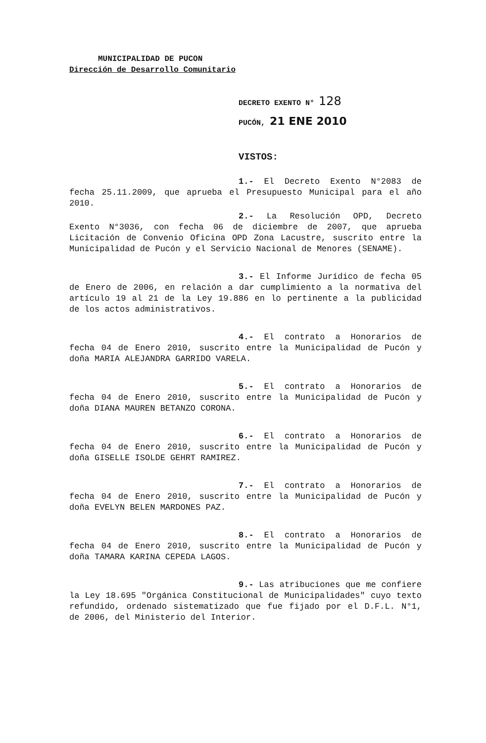MUNICIPALIDAD DE PUCON
Dirección de Desarrollo Comunitario
DECRETO EXENTO N° 128
PUCÓN, 21 ENE 2010
VISTOS:
1.- El Decreto Exento N°2083 de fecha 25.11.2009, que aprueba el Presupuesto Municipal para el año 2010.
2.- La Resolución OPD, Decreto Exento N°3036, con fecha 06 de diciembre de 2007, que aprueba Licitación de Convenio Oficina OPD Zona Lacustre, suscrito entre la Municipalidad de Pucón y el Servicio Nacional de Menores (SENAME).
3.- El Informe Jurídico de fecha 05 de Enero de 2006, en relación a dar cumplimiento a la normativa del artículo 19 al 21 de la Ley 19.886 en lo pertinente a la publicidad de los actos administrativos.
4.- El contrato a Honorarios de fecha 04 de Enero 2010, suscrito entre la Municipalidad de Pucón y doña MARIA ALEJANDRA GARRIDO VARELA.
5.- El contrato a Honorarios de fecha 04 de Enero 2010, suscrito entre la Municipalidad de Pucón y doña DIANA MAUREN BETANZO CORONA.
6.- El contrato a Honorarios de fecha 04 de Enero 2010, suscrito entre la Municipalidad de Pucón y doña GISELLE ISOLDE GEHRT RAMIREZ.
7.- El contrato a Honorarios de fecha 04 de Enero 2010, suscrito entre la Municipalidad de Pucón y doña EVELYN BELEN MARDONES PAZ.
8.- El contrato a Honorarios de fecha 04 de Enero 2010, suscrito entre la Municipalidad de Pucón y doña TAMARA KARINA CEPEDA LAGOS.
9.- Las atribuciones que me confiere la Ley 18.695 "Orgánica Constitucional de Municipalidades" cuyo texto refundido, ordenado sistematizado que fue fijado por el D.F.L. N°1, de 2006, del Ministerio del Interior.